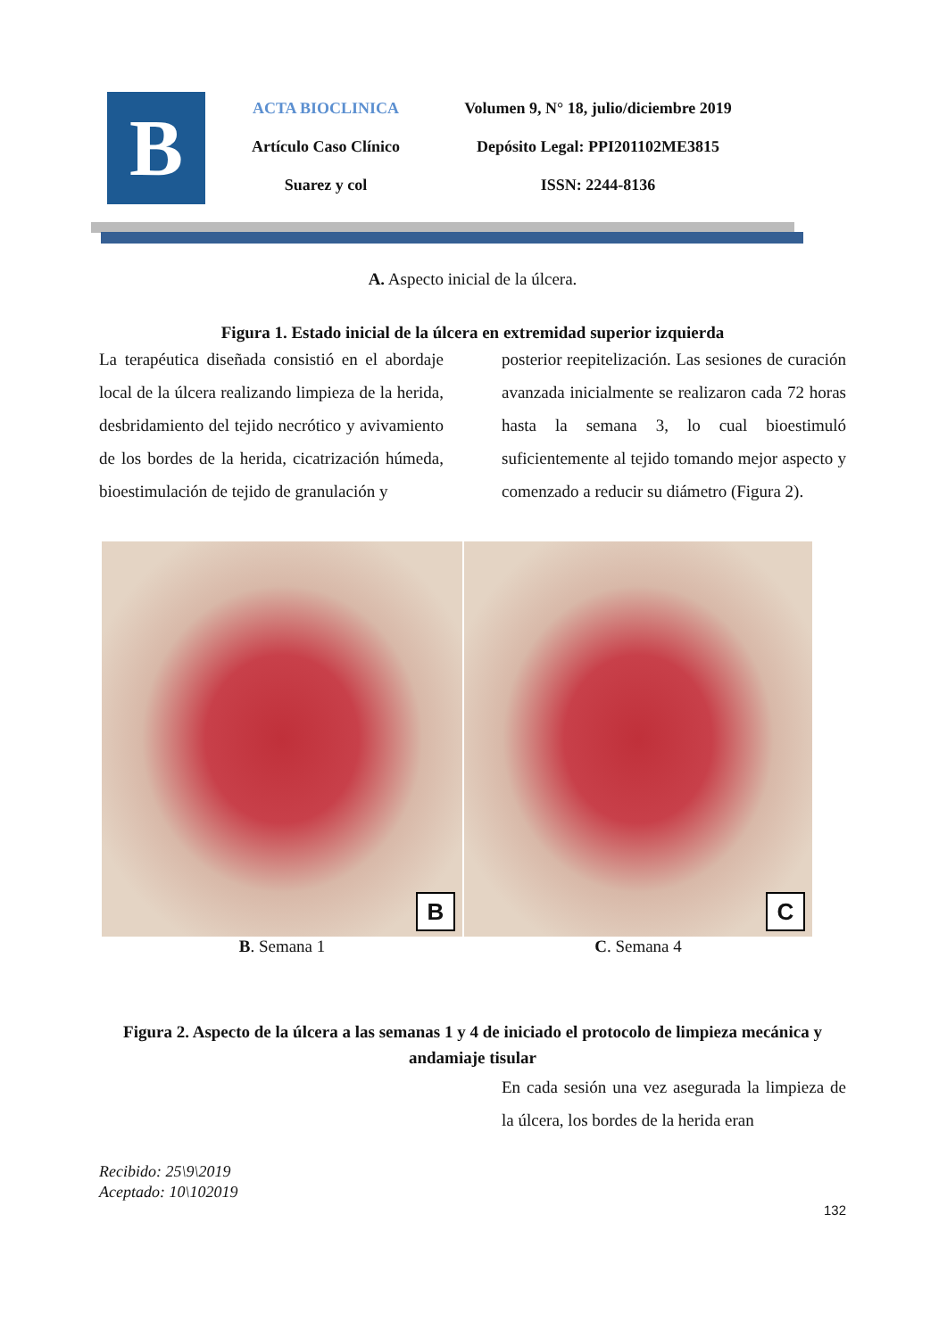B
ACTA BIOCLINICA
Artículo Caso Clínico
Suarez y col
Volumen 9, N° 18, julio/diciembre 2019
Depósito Legal: PPI201102ME3815
ISSN: 2244-8136
A. Aspecto inicial de la úlcera.
Figura 1. Estado inicial de la úlcera en extremidad superior izquierda
La terapéutica diseñada consistió en el abordaje local de la úlcera realizando limpieza de la herida, desbridamiento del tejido necrótico y avivamiento de los bordes de la herida, cicatrización húmeda, bioestimulación de tejido de granulación y
posterior reepitelización. Las sesiones de curación avanzada inicialmente se realizaron cada 72 horas hasta la semana 3, lo cual bioestimuló suficientemente al tejido tomando mejor aspecto y comenzado a reducir su diámetro (Figura 2).
B
B. Semana 1
C
C. Semana 4
Figura 2. Aspecto de la úlcera a las semanas 1 y 4 de iniciado el protocolo de limpieza mecánica y andamiaje tisular
En cada sesión una vez asegurada la limpieza de la úlcera, los bordes de la herida eran
Recibido: 25\9\2019
Aceptado: 10\102019
132